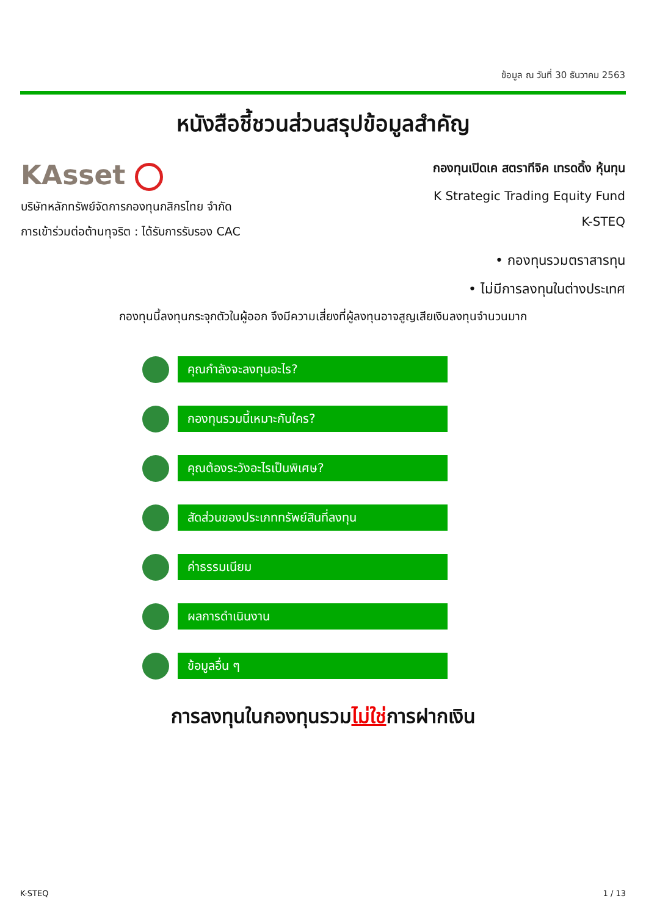ข้อมูล ณ วันที่ 30 ธันวาคม 2563
หนังสือชี้ชวนส่วนสรุปข้อมูลสำคัญ
KAsset
บริษัทหลักทรัพย์จัดการกองทุนกสิกรไทย จำกัด
การเข้าร่วมต่อต้านทุจริต : ได้รับการรับรอง CAC
กองทุนเปิดเค สตราทีจิค เทรดดิ้ง หุ้นทุน
K Strategic Trading Equity Fund
K-STEQ
• กองทุนรวมตราสารทุน
• ไม่มีการลงทุนในต่างประเทศ
กองทุนนี้ลงทุนกระจุกตัวในผู้ออก จึงมีความเสี่ยงที่ผู้ลงทุนอาจสูญเสียเงินลงทุนจำนวนมาก
คุณกำลังจะลงทุนอะไร?
กองทุนรวมนี้เหมาะกับใคร?
คุณต้องระวังอะไรเป็นพิเศษ?
สัดส่วนของประเภททรัพย์สินที่ลงทุน
ค่าธรรมเนียม
ผลการดำเนินงาน
ข้อมูลอื่น ๆ
การลงทุนในกองทุนรวมไม่ใช่การฝากเงิน
K-STEQ 1 / 13